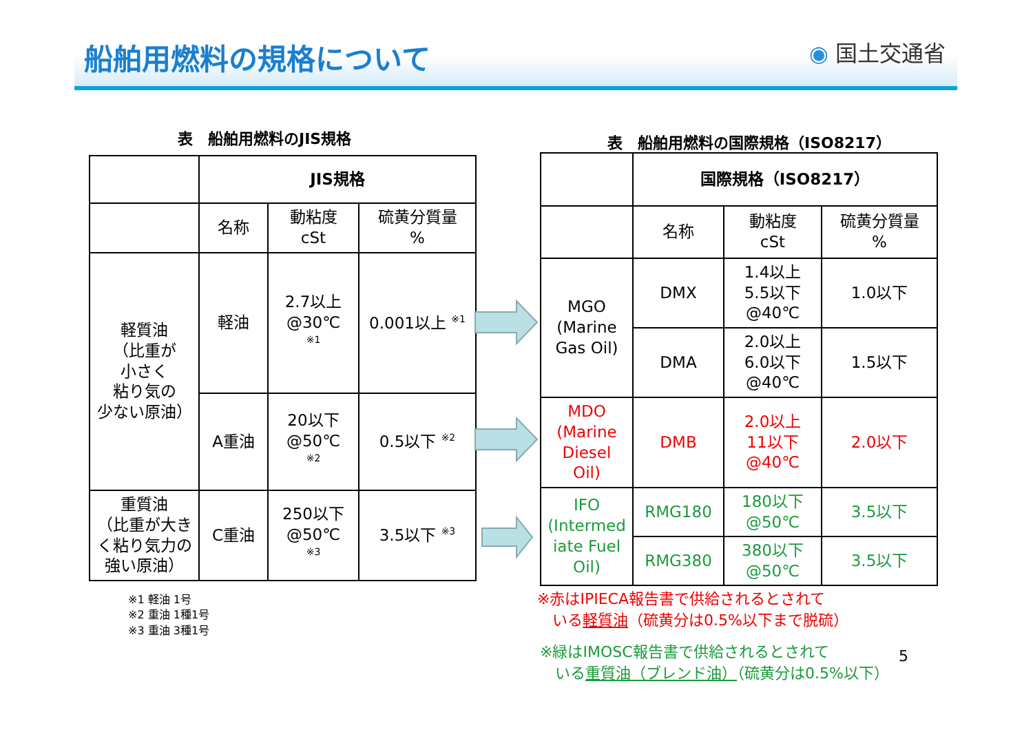船舶用燃料の規格について ◉ 国土交通省
表　船舶用燃料のJIS規格
表　船舶用燃料の国際規格（ISO8217）
| | JIS規格 | | |
| | 名称 | 動粘度 cSt | 硫黄分質量 % |
| 軽質油 （比重が 小さく 粘り気の 少ない原油） | 軽油 | 2.7以上 @30℃ <sup>※1</sup> | 0.001以上 <sup>※1</sup> |
| | A重油 | 20以下 @50℃ <sup>※2</sup> | 0.5以下 <sup>※2</sup> |
| 重質油 （比重が大き く粘り気力の 強い原油） | C重油 | 250以下 @50℃ <sup>※3</sup> | 3.5以下 <sup>※3</sup> |
| | 国際規格（ISO8217） | | |
| | 名称 | 動粘度 cSt | 硫黄分質量 % |
| MGO (Marine Gas Oil) | DMX | 1.4以上 5.5以下 @40℃ | 1.0以下 |
| | DMA | 2.0以上 6.0以下 @40℃ | 1.5以下 |
| MDO (Marine Diesel Oil) | DMB | 2.0以上 11以下 @40℃ | 2.0以下 |
| IFO (Intermed iate Fuel Oil) | RMG180 | 180以下 @50℃ | 3.5以下 |
| | RMG380 | 380以下 @50℃ | 3.5以下 |
※1 軽油 1号
※2 重油 1種1号
※3 重油 3種1号
※赤はIPIECA報告書で供給されるとされて
　いる軽質油（硫黄分は0.5%以下まで脱硫）
※緑はIMOSC報告書で供給されるとされて
　いる重質油（ブレンド油）（硫黄分は0.5%以下）
5